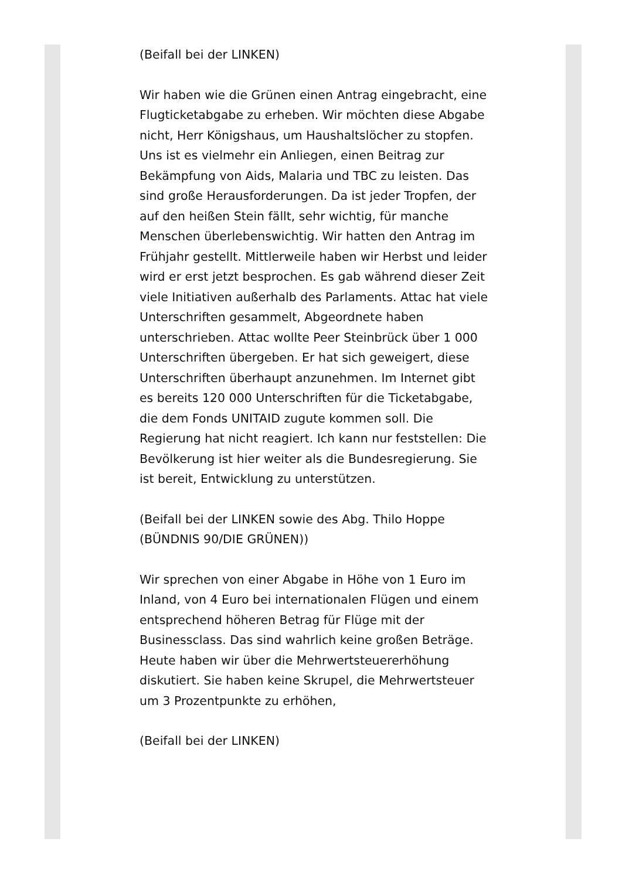(Beifall bei der LINKEN)
Wir haben wie die Grünen einen Antrag eingebracht, eine Flugticketabgabe zu erheben. Wir möchten diese Abgabe nicht, Herr Königshaus, um Haushaltslöcher zu stopfen. Uns ist es vielmehr ein Anliegen, einen Beitrag zur Bekämpfung von Aids, Malaria und TBC zu leisten. Das sind große Herausforderungen. Da ist jeder Tropfen, der auf den heißen Stein fällt, sehr wichtig, für manche Menschen überlebenswichtig. Wir hatten den Antrag im Frühjahr gestellt. Mittlerweile haben wir Herbst und leider wird er erst jetzt besprochen. Es gab während dieser Zeit viele Initiativen außerhalb des Parlaments. Attac hat viele Unterschriften gesammelt, Abgeordnete haben unterschrieben. Attac wollte Peer Steinbrück über 1 000 Unterschriften übergeben. Er hat sich geweigert, diese Unterschriften überhaupt anzunehmen. Im Internet gibt es bereits 120 000 Unterschriften für die Ticketabgabe, die dem Fonds UNITAID zugute kommen soll. Die Regierung hat nicht reagiert. Ich kann nur feststellen: Die Bevölkerung ist hier weiter als die Bundesregierung. Sie ist bereit, Entwicklung zu unterstützen.
(Beifall bei der LINKEN sowie des Abg. Thilo Hoppe (BÜNDNIS 90/DIE GRÜNEN))
Wir sprechen von einer Abgabe in Höhe von 1 Euro im Inland, von 4 Euro bei internationalen Flügen und einem entsprechend höheren Betrag für Flüge mit der Businessclass. Das sind wahrlich keine großen Beträge. Heute haben wir über die Mehrwertsteuererhöhung diskutiert. Sie haben keine Skrupel, die Mehrwertsteuer um 3 Prozentpunkte zu erhöhen,
(Beifall bei der LINKEN)